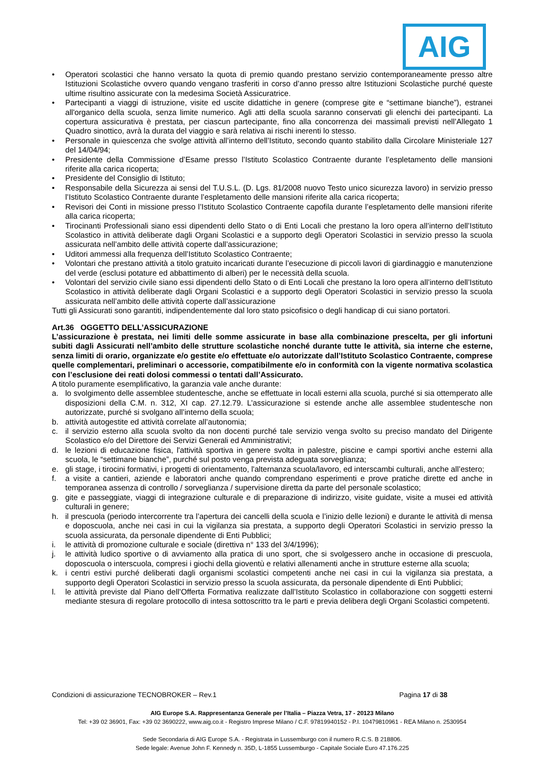AIG
• Operatori scolastici che hanno versato la quota di premio quando prestano servizio contemporaneamente presso altre Istituzioni Scolastiche ovvero quando vengano trasferiti in corso d’anno presso altre Istituzioni Scolastiche purché queste ultime risultino assicurate con la medesima Società Assicuratrice.
• Partecipanti a viaggi di istruzione, visite ed uscite didattiche in genere (comprese gite e “settimane bianche”), estranei all'organico della scuola, senza limite numerico. Agli atti della scuola saranno conservati gli elenchi dei partecipanti. La copertura assicurativa è prestata, per ciascun partecipante, fino alla concorrenza dei massimali previsti nell’Allegato 1 Quadro sinottico, avrà la durata del viaggio e sarà relativa ai rischi inerenti lo stesso.
• Personale in quiescenza che svolge attività all’interno dell’Istituto, secondo quanto stabilito dalla Circolare Ministeriale 127 del 14/04/94;
• Presidente della Commissione d’Esame presso l’Istituto Scolastico Contraente durante l’espletamento delle mansioni riferite alla carica ricoperta;
• Presidente del Consiglio di Istituto;
• Responsabile della Sicurezza ai sensi del T.U.S.L. (D. Lgs. 81/2008 nuovo Testo unico sicurezza lavoro) in servizio presso l’Istituto Scolastico Contraente durante l’espletamento delle mansioni riferite alla carica ricoperta;
• Revisori dei Conti in missione presso l’Istituto Scolastico Contraente capofila durante l’espletamento delle mansioni riferite alla carica ricoperta;
• Tirocinanti Professionali siano essi dipendenti dello Stato o di Enti Locali che prestano la loro opera all’interno dell’Istituto Scolastico in attività deliberate dagli Organi Scolastici e a supporto degli Operatori Scolastici in servizio presso la scuola assicurata nell’ambito delle attività coperte dall’assicurazione;
• Uditori ammessi alla frequenza dell’Istituto Scolastico Contraente;
• Volontari che prestano attività a titolo gratuito incaricati durante l’esecuzione di piccoli lavori di giardinaggio e manutenzione del verde (esclusi potature ed abbattimento di alberi) per le necessità della scuola.
• Volontari del servizio civile siano essi dipendenti dello Stato o di Enti Locali che prestano la loro opera all’interno dell’Istituto Scolastico in attività deliberate dagli Organi Scolastici e a supporto degli Operatori Scolastici in servizio presso la scuola assicurata nell’ambito delle attività coperte dall’assicurazione
Tutti gli Assicurati sono garantiti, indipendentemente dal loro stato psicofisico o degli handicap di cui siano portatori.
Art.36 OGGETTO DELL’ASSICURAZIONE
L’assicurazione è prestata, nei limiti delle somme assicurate in base alla combinazione prescelta, per gli infortuni subiti dagli Assicurati nell’ambito delle strutture scolastiche nonché durante tutte le attività, sia interne che esterne, senza limiti di orario, organizzate e/o gestite e/o effettuate e/o autorizzate dall’Istituto Scolastico Contraente, comprese quelle complementari, preliminari o accessorie, compatibilmente e/o in conformità con la vigente normativa scolastica con l’esclusione dei reati dolosi commessi o tentati dall’Assicurato.
A titolo puramente esemplificativo, la garanzia vale anche durante:
a. lo svolgimento delle assemblee studentesche, anche se effettuate in locali esterni alla scuola, purché si sia ottemperato alle disposizioni della C.M. n. 312, XI cap. 27.12.79. L’assicurazione si estende anche alle assemblee studentesche non autorizzate, purché si svolgano all’interno della scuola;
b. attività autogestite ed attività correlate all’autonomia;
c. il servizio esterno alla scuola svolto da non docenti purché tale servizio venga svolto su preciso mandato del Dirigente Scolastico e/o del Direttore dei Servizi Generali ed Amministrativi;
d. le lezioni di educazione fisica, l'attività sportiva in genere svolta in palestre, piscine e campi sportivi anche esterni alla scuola, le “settimane bianche”, purché sul posto venga prevista adeguata sorveglianza;
e. gli stage, i tirocini formativi, i progetti di orientamento, l'alternanza scuola/lavoro, ed interscambi culturali, anche all’estero;
f. a visite a cantieri, aziende e laboratori anche quando comprendano esperimenti e prove pratiche dirette ed anche in temporanea assenza di controllo / sorveglianza / supervisione diretta da parte del personale scolastico;
g. gite e passeggiate, viaggi di integrazione culturale e di preparazione di indirizzo, visite guidate, visite a musei ed attività culturali in genere;
h. il prescuola (periodo intercorrente tra l’apertura dei cancelli della scuola e l’inizio delle lezioni) e durante le attività di mensa e doposcuola, anche nei casi in cui la vigilanza sia prestata, a supporto degli Operatori Scolastici in servizio presso la scuola assicurata, da personale dipendente di Enti Pubblici;
i. le attività di promozione culturale e sociale (direttiva n° 133 del 3/4/1996);
j. le attività ludico sportive o di avviamento alla pratica di uno sport, che si svolgessero anche in occasione di prescuola, doposcuola o interscuola, compresi i giochi della gioventù e relativi allenamenti anche in strutture esterne alla scuola;
k. i centri estivi purché deliberati dagli organismi scolastici competenti anche nei casi in cui la vigilanza sia prestata, a supporto degli Operatori Scolastici in servizio presso la scuola assicurata, da personale dipendente di Enti Pubblici;
l. le attività previste dal Piano dell’Offerta Formativa realizzate dall’Istituto Scolastico in collaborazione con soggetti esterni mediante stesura di regolare protocollo di intesa sottoscritto tra le parti e previa delibera degli Organi Scolastici competenti.
Condizioni di assicurazione TECNOBROKER – Rev.1 Pagina 17 di 38
AIG Europe S.A. Rappresentanza Generale per l’Italia – Piazza Vetra, 17 - 20123 Milano
Tel: +39 02 36901, Fax: +39 02 3690222, www.aig.co.it - Registro Imprese Milano / C.F. 97819940152 - P.I. 10479810961 - REA Milano n. 2530954
Sede Secondaria di AIG Europe S.A. - Registrata in Lussemburgo con il numero R.C.S. B 218806.
Sede legale: Avenue John F. Kennedy n. 35D, L-1855 Lussemburgo - Capitale Sociale Euro 47.176.225